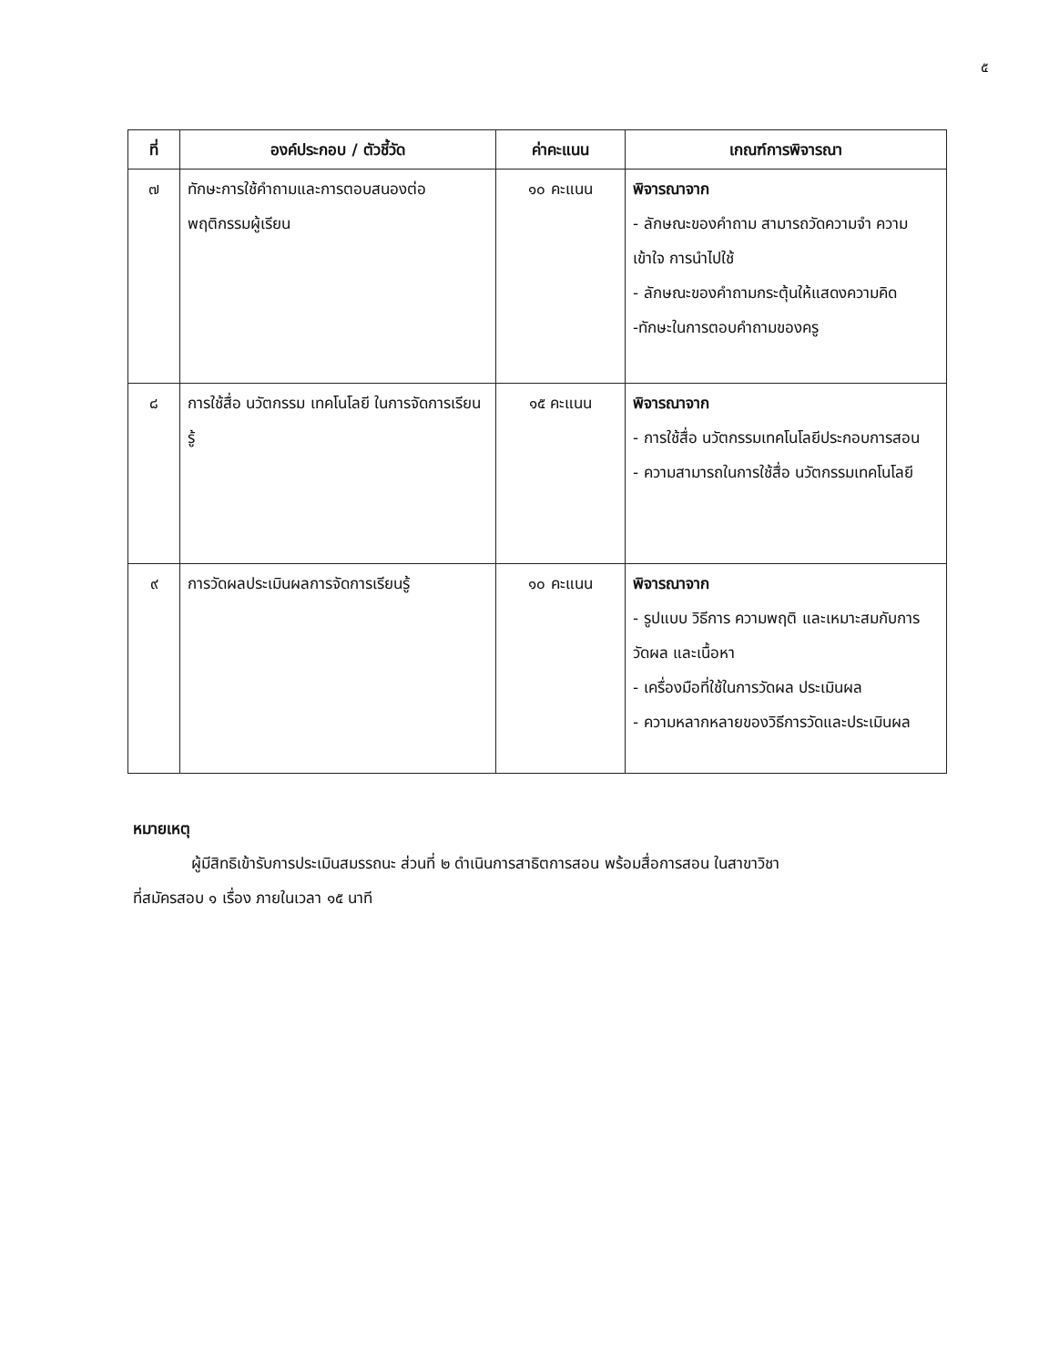๕
| ที่ | องค์ประกอบ / ตัวชี้วัด | ค่าคะแนน | เกณฑ์การพิจารณา |
| --- | --- | --- | --- |
| ๗ | ทักษะการใช้คำถามและการตอบสนองต่อพฤติกรรมผู้เรียน | ๑๐ คะแนน | พิจารณาจาก - ลักษณะของคำถาม สามารถวัดความจำ ความเข้าใจ การนำไปใช้ - ลักษณะของคำถามกระตุ้นให้แสดงความคิด -ทักษะในการตอบคำถามของครู |
| ๘ | การใช้สื่อ นวัตกรรม เทคโนโลยี ในการจัดการเรียนรู้ | ๑๕ คะแนน | พิจารณาจาก - การใช้สื่อ นวัตกรรมเทคโนโลยีประกอบการสอน - ความสามารถในการใช้สื่อ นวัตกรรมเทคโนโลยี |
| ๙ | การวัดผลประเมินผลการจัดการเรียนรู้ | ๑๐ คะแนน | พิจารณาจาก - รูปแบบ วิธีการ ความพฤติ และเหมาะสมกับการวัดผล และเนื้อหา - เครื่องมือที่ใช้ในการวัดผล ประเมินผล - ความหลากหลายของวิธีการวัดและประเมินผล |
หมายเหตุ
ผู้มีสิทธิเข้ารับการประเมินสมรรถนะ ส่วนที่ ๒ ดำเนินการสาธิตการสอน พร้อมสื่อการสอน ในสาขาวิชา
ที่สมัครสอบ ๑ เรื่อง ภายในเวลา ๑๕ นาที